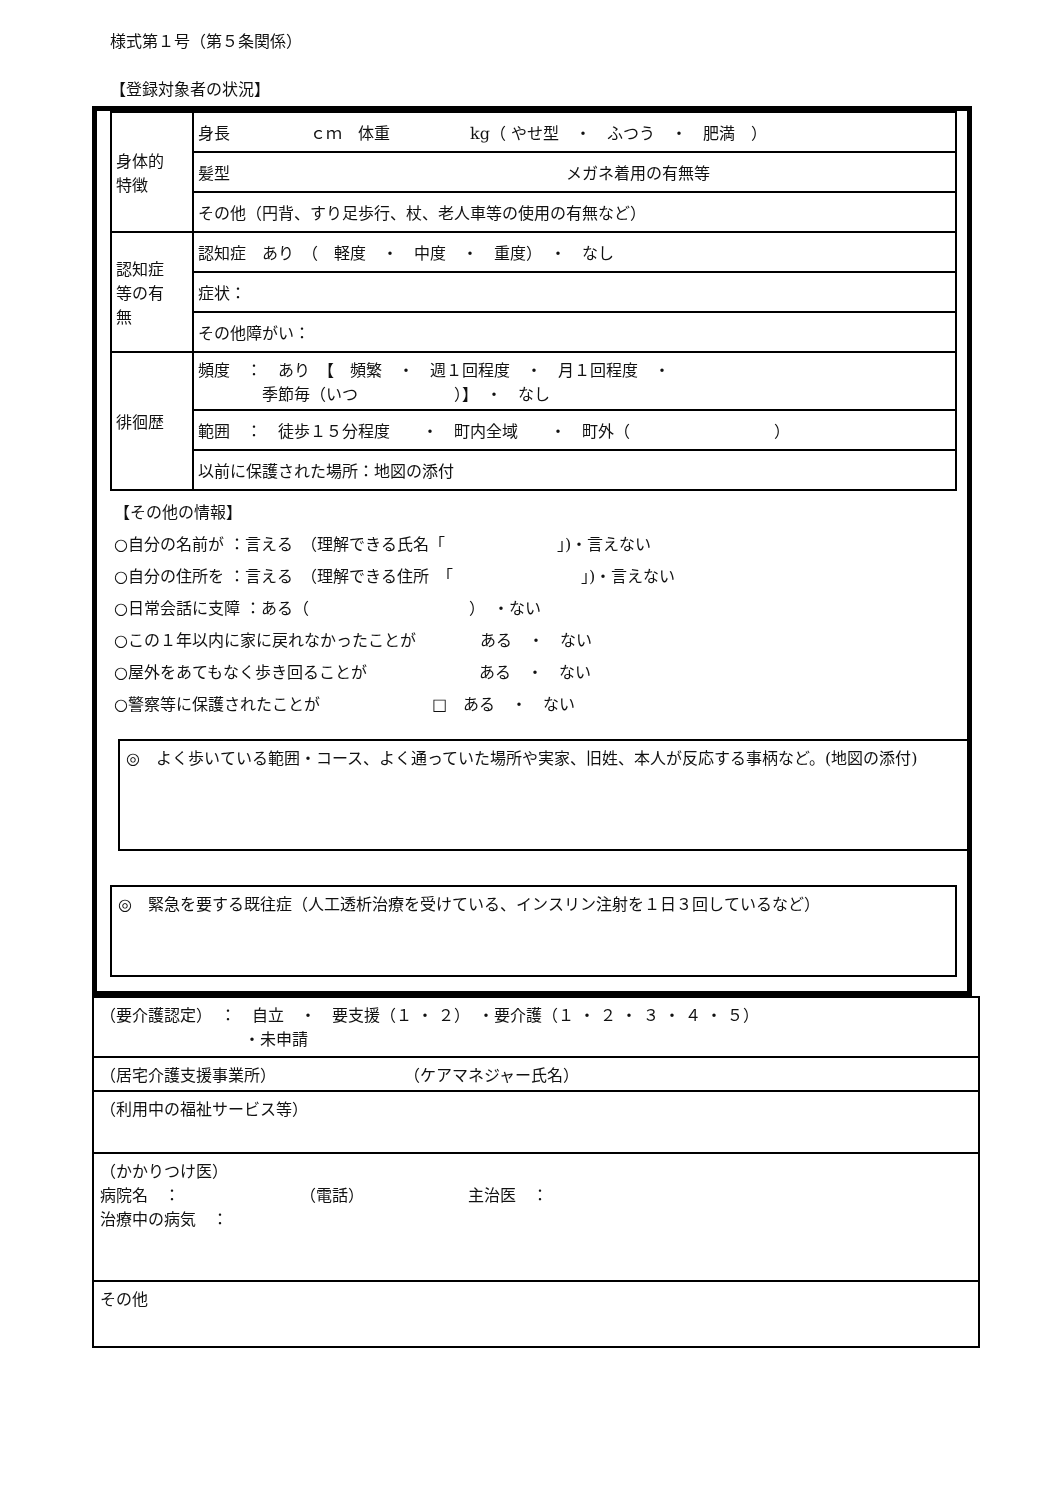様式第１号（第５条関係）
【登録対象者の状況】
| 身体的 特徴 | 身長 ｃｍ 体重 kg（ やせ型 ・ ふつう ・ 肥満 ） |
| | 髪型 メガネ着用の有無等 |
| | その他（円背、すり足歩行、杖、老人車等の使用の有無など） |
| 認知症 等の有 無 | 認知症 あり （ 軽度 ・ 中度 ・ 重度） ・ なし |
| | 症状： |
| | その他障がい： |
| 徘徊歴 | 頻度 ： あり 【 頻繁 ・ 週１回程度 ・ 月１回程度 ・ 季節毎（いつ ）】 ・ なし |
| | 範囲 ： 徒歩１５分程度 ・ 町内全域 ・ 町外（ ） |
| | 以前に保護された場所：地図の添付 |
【その他の情報】
○自分の名前が ：言える　（理解できる氏名「　　　　　　　」)・言えない
○自分の住所を ：言える　（理解できる住所　「　　　　　　　　」)・言えない
○日常会話に支障 ：ある（　　　　　　　　　　）　・ない
○この１年以内に家に戻れなかったことが　　　　ある　・　ない
○屋外をあてもなく歩き回ることが　　　　　　　ある　・　ない
○警察等に保護されたことが　　　　　　　□　ある　・　ない
◎　よく歩いている範囲・コース、よく通っていた場所や実家、旧姓、本人が反応する事柄など。(地図の添付)
◎　緊急を要する既往症（人工透析治療を受けている、インスリン注射を１日３回しているなど）
| （要介護認定） ： 自立 ・ 要支援（１ ・ ２） ・要介護（１ ・ ２ ・ ３ ・ ４ ・ ５） ・未申請 |
| （居宅介護支援事業所） （ケアマネジャー氏名） |
| （利用中の福祉サービス等） |
| （かかりつけ医） 病院名 ： （電話） 主治医 ： 治療中の病気 ： |
| その他 |